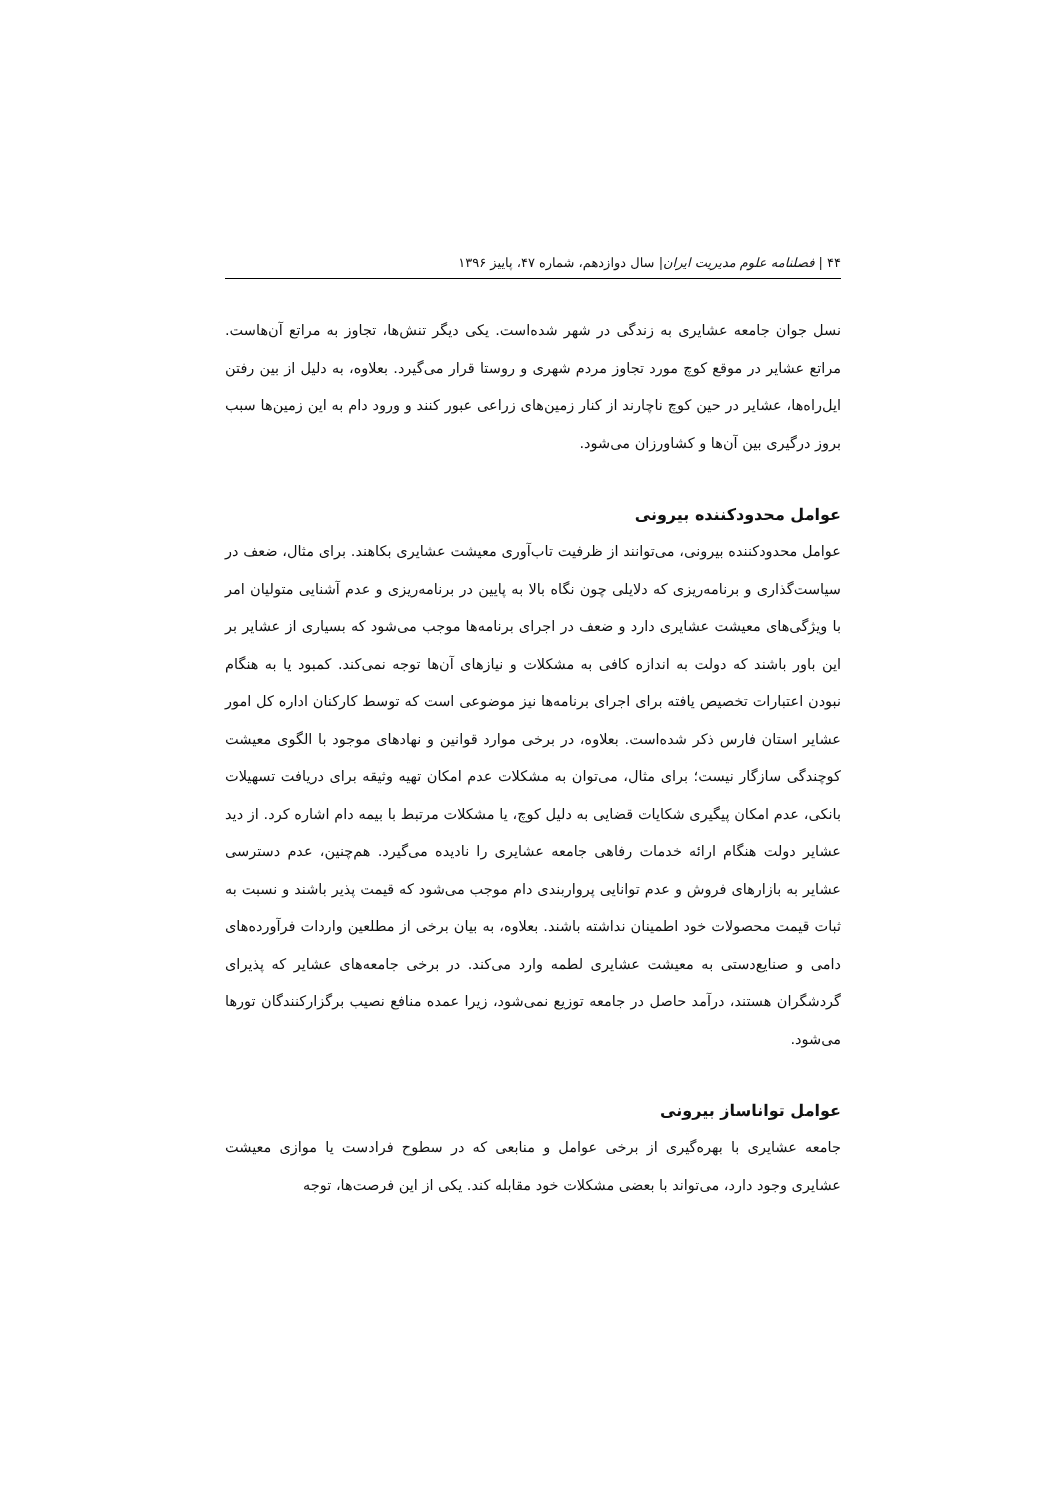۴۴ | فصلنامه علوم مدیریت ایران| سال دوازدهم، شماره ۴۷، پاییز ۱۳۹۶
نسل جوان جامعه عشایری به زندگی در شهر شده‌است. یکی دیگر تنش‌ها، تجاوز به مراتع آن‌هاست. مراتع عشایر در موقع کوچ مورد تجاوز مردم شهری و روستا قرار می‌گیرد. بعلاوه، به دلیل از بین رفتن ایل‌راه‌ها، عشایر در حین کوچ ناچارند از کنار زمین‌های زراعی عبور کنند و ورود دام به این زمین‌ها سبب بروز درگیری بین آن‌ها و کشاورزان می‌شود.
عوامل محدودکننده بیرونی
عوامل محدودکننده بیرونی، می‌توانند از ظرفیت تاب‌آوری معیشت عشایری بکاهند. برای مثال، ضعف در سیاست‌گذاری و برنامه‌ریزی که دلایلی چون نگاه بالا به پایین در برنامه‌ریزی و عدم آشنایی متولیان امر با ویژگی‌های معیشت عشایری دارد و ضعف در اجرای برنامه‌ها موجب می‌شود که بسیاری از عشایر بر این باور باشند که دولت به اندازه کافی به مشکلات و نیازهای آن‌ها توجه نمی‌کند. کمبود یا به هنگام نبودن اعتبارات تخصیص یافته برای اجرای برنامه‌ها نیز موضوعی است که توسط کارکنان اداره کل امور عشایر استان فارس ذکر شده‌است. بعلاوه، در برخی موارد قوانین و نهادهای موجود با الگوی معیشت کوچندگی سازگار نیست؛ برای مثال، می‌توان به مشکلات عدم امکان تهیه وثیقه برای دریافت تسهیلات بانکی، عدم امکان پیگیری شکایات قضایی به دلیل کوچ، یا مشکلات مرتبط با بیمه دام اشاره کرد. از دید عشایر دولت هنگام ارائه خدمات رفاهی جامعه عشایری را نادیده می‌گیرد. هم‌چنین، عدم دسترسی عشایر به بازارهای فروش و عدم توانایی پرواربندی دام موجب می‌شود که قیمت پذیر باشند و نسبت به ثبات قیمت محصولات خود اطمینان نداشته باشند. بعلاوه، به بیان برخی از مطلعین واردات فرآورده‌های دامی و صنایع‌دستی به معیشت عشایری لطمه وارد می‌کند. در برخی جامعه‌های عشایر که پذیرای گردشگران هستند، درآمد حاصل در جامعه توزیع نمی‌شود، زیرا عمده منافع نصیب برگزارکنندگان تورها می‌شود.
عوامل تواناساز بیرونی
جامعه عشایری با بهره‌گیری از برخی عوامل و منابعی که در سطوح فرادست یا موازی معیشت عشایری وجود دارد، می‌تواند با بعضی مشکلات خود مقابله کند. یکی از این فرصت‌ها، توجه